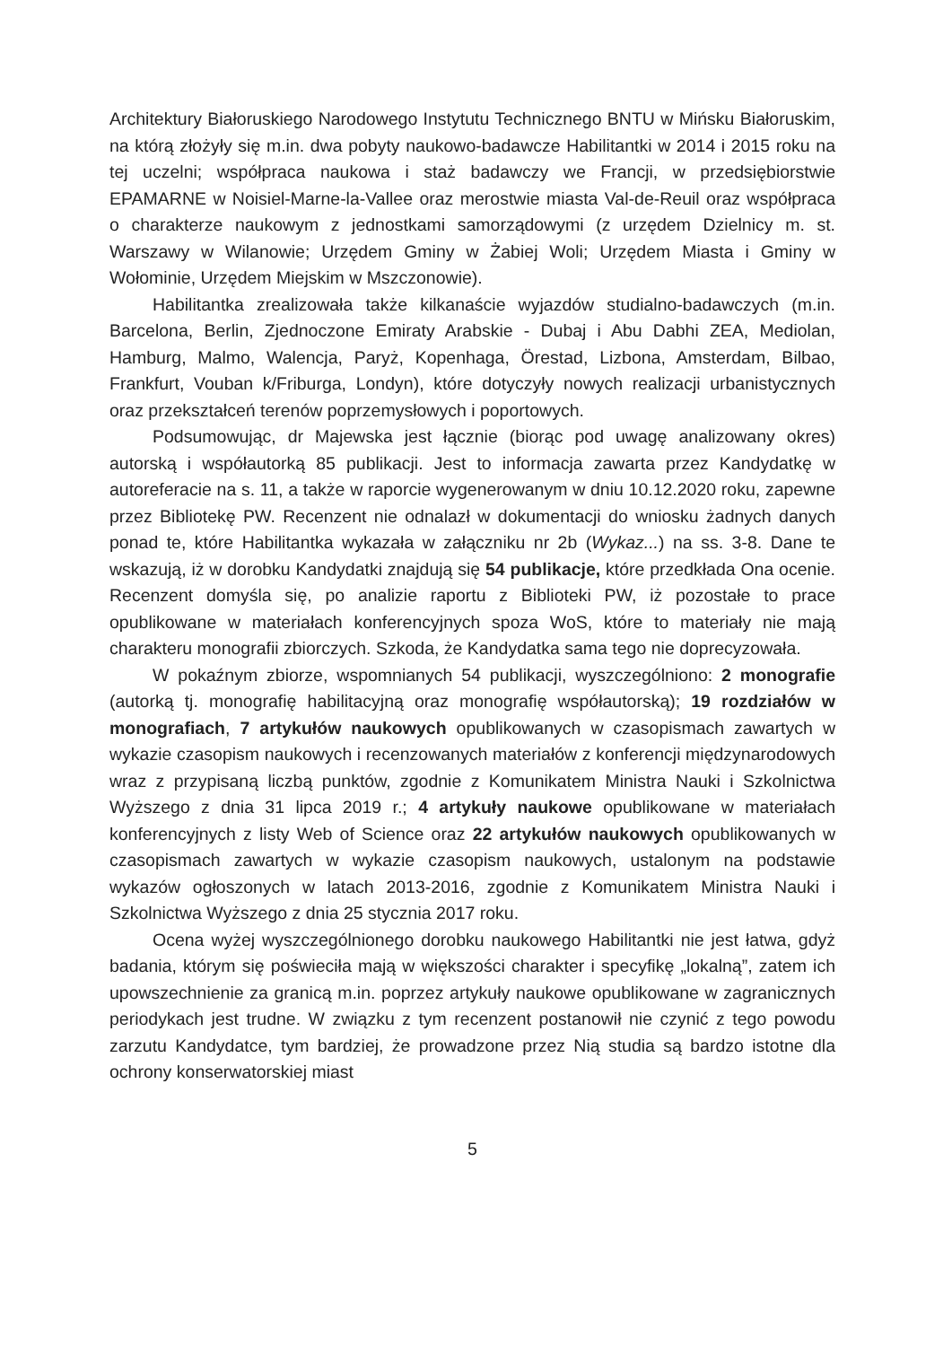Architektury Białoruskiego Narodowego Instytutu Technicznego BNTU w Mińsku Białoruskim, na którą złożyły się m.in. dwa pobyty naukowo-badawcze Habilitantki w 2014 i 2015 roku na tej uczelni; współpraca naukowa i staż badawczy we Francji, w przedsiębiorstwie EPAMARNE w Noisiel-Marne-la-Vallee oraz merostwie miasta Val-de-Reuil oraz współpraca o charakterze naukowym z jednostkami samorządowymi (z urzędem Dzielnicy m. st. Warszawy w Wilanowie; Urzędem Gminy w Żabiej Woli; Urzędem Miasta i Gminy w Wołominie, Urzędem Miejskim w Mszczonowie).
Habilitantka zrealizowała także kilkanaście wyjazdów studialno-badawczych (m.in. Barcelona, Berlin, Zjednoczone Emiraty Arabskie - Dubaj i Abu Dabhi ZEA, Mediolan, Hamburg, Malmo, Walencja, Paryż, Kopenhaga, Örestad, Lizbona, Amsterdam, Bilbao, Frankfurt, Vouban k/Friburga, Londyn), które dotyczyły nowych realizacji urbanistycznych oraz przekształceń terenów poprzemysłowych i poportowych.
Podsumowując, dr Majewska jest łącznie (biorąc pod uwagę analizowany okres) autorską i współautorką 85 publikacji. Jest to informacja zawarta przez Kandydatkę w autoreferacie na s. 11, a także w raporcie wygenerowanym w dniu 10.12.2020 roku, zapewne przez Bibliotekę PW. Recenzent nie odnalazł w dokumentacji do wniosku żadnych danych ponad te, które Habilitantka wykazała w załączniku nr 2b (Wykaz...) na ss. 3-8. Dane te wskazują, iż w dorobku Kandydatki znajdują się 54 publikacje, które przedkłada Ona ocenie. Recenzent domyśla się, po analizie raportu z Biblioteki PW, iż pozostałe to prace opublikowane w materiałach konferencyjnych spoza WoS, które to materiały nie mają charakteru monografii zbiorczych. Szkoda, że Kandydatka sama tego nie doprecyzowała.
W pokaźnym zbiorze, wspomnianych 54 publikacji, wyszczególniono: 2 monografie (autorką tj. monografię habilitacyjną oraz monografię współautorską); 19 rozdziałów w monografiach, 7 artykułów naukowych opublikowanych w czasopismach zawartych w wykazie czasopism naukowych i recenzowanych materiałów z konferencji międzynarodowych wraz z przypisaną liczbą punktów, zgodnie z Komunikatem Ministra Nauki i Szkolnictwa Wyższego z dnia 31 lipca 2019 r.; 4 artykuły naukowe opublikowane w materiałach konferencyjnych z listy Web of Science oraz 22 artykułów naukowych opublikowanych w czasopismach zawartych w wykazie czasopism naukowych, ustalonym na podstawie wykazów ogłoszonych w latach 2013-2016, zgodnie z Komunikatem Ministra Nauki i Szkolnictwa Wyższego z dnia 25 stycznia 2017 roku.
Ocena wyżej wyszczególnionego dorobku naukowego Habilitantki nie jest łatwa, gdyż badania, którym się poświeciła mają w większości charakter i specyfikę „lokalną”, zatem ich upowszechnienie za granicą m.in. poprzez artykuły naukowe opublikowane w zagranicznych periodykach jest trudne. W związku z tym recenzent postanowił nie czynić z tego powodu zarzutu Kandydatce, tym bardziej, że prowadzone przez Nią studia są bardzo istotne dla ochrony konserwatorskiej miast
5